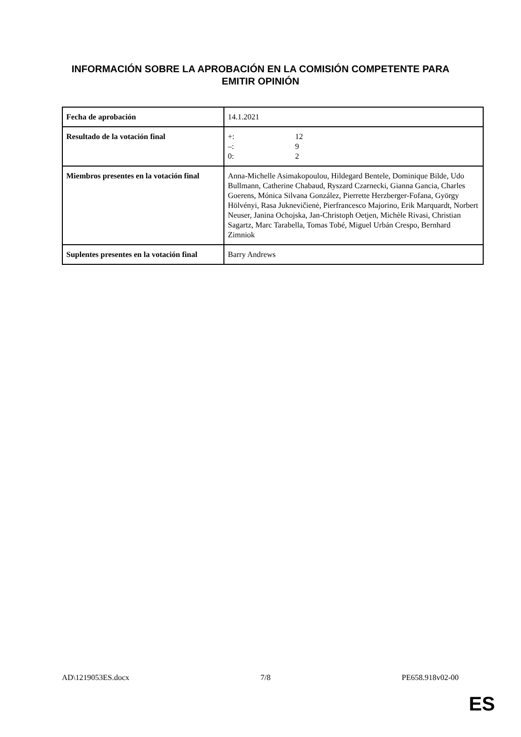INFORMACIÓN SOBRE LA APROBACIÓN EN LA COMISIÓN COMPETENTE PARA EMITIR OPINIÓN
| Fecha de aprobación | 14.1.2021 |
| Resultado de la votación final | +: 12 –: 9 0: 2 |
| Miembros presentes en la votación final | Anna-Michelle Asimakopoulou, Hildegard Bentele, Dominique Bilde, Udo Bullmann, Catherine Chabaud, Ryszard Czarnecki, Gianna Gancia, Charles Goerens, Mónica Silvana González, Pierrette Herzberger-Fofana, György Hölvényi, Rasa Juknevičienė, Pierfrancesco Majorino, Erik Marquardt, Norbert Neuser, Janina Ochojska, Jan-Christoph Oetjen, Michèle Rivasi, Christian Sagartz, Marc Tarabella, Tomas Tobé, Miguel Urbán Crespo, Bernhard Zimniok |
| Suplentes presentes en la votación final | Barry Andrews |
AD\1219053ES.docx 7/8 PE658.918v02-00
ES